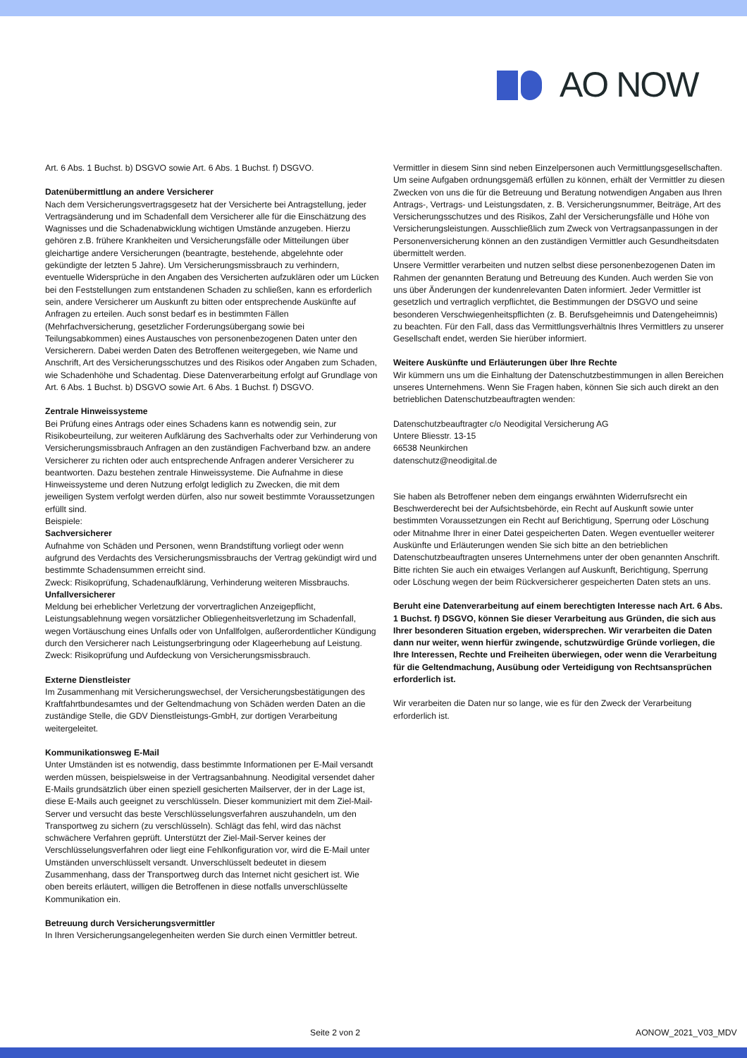AO NOW
Art. 6 Abs. 1 Buchst. b) DSGVO sowie Art. 6 Abs. 1 Buchst. f) DSGVO.
Datenübermittlung an andere Versicherer
Nach dem Versicherungsvertragsgesetz hat der Versicherte bei Antragstellung, jeder Vertragsänderung und im Schadenfall dem Versicherer alle für die Einschätzung des Wagnisses und die Schadenabwicklung wichtigen Umstände anzugeben. Hierzu gehören z.B. frühere Krankheiten und Versicherungsfälle oder Mitteilungen über gleichartige andere Versicherungen (beantragte, bestehende, abgelehnte oder gekündigte der letzten 5 Jahre). Um Versicherungsmissbrauch zu verhindern, eventuelle Widersprüche in den Angaben des Versicherten aufzuklären oder um Lücken bei den Feststellungen zum entstandenen Schaden zu schließen, kann es erforderlich sein, andere Versicherer um Auskunft zu bitten oder entsprechende Auskünfte auf Anfragen zu erteilen. Auch sonst bedarf es in bestimmten Fällen (Mehrfachversicherung, gesetzlicher Forderungsübergang sowie bei Teilungsabkommen) eines Austausches von personenbezogenen Daten unter den Versicherern. Dabei werden Daten des Betroffenen weitergegeben, wie Name und Anschrift, Art des Versicherungsschutzes und des Risikos oder Angaben zum Schaden, wie Schadenhöhe und Schadentag. Diese Datenverarbeitung erfolgt auf Grundlage von Art. 6 Abs. 1 Buchst. b) DSGVO sowie Art. 6 Abs. 1 Buchst. f) DSGVO.
Zentrale Hinweissysteme
Bei Prüfung eines Antrags oder eines Schadens kann es notwendig sein, zur Risikobeurteilung, zur weiteren Aufklärung des Sachverhalts oder zur Verhinderung von Versicherungsmissbrauch Anfragen an den zuständigen Fachverband bzw. an andere Versicherer zu richten oder auch entsprechende Anfragen anderer Versicherer zu beantworten. Dazu bestehen zentrale Hinweissysteme. Die Aufnahme in diese Hinweissysteme und deren Nutzung erfolgt lediglich zu Zwecken, die mit dem jeweiligen System verfolgt werden dürfen, also nur soweit bestimmte Voraussetzungen erfüllt sind.
Beispiele:
Sachversicherer
Aufnahme von Schäden und Personen, wenn Brandstiftung vorliegt oder wenn aufgrund des Verdachts des Versicherungsmissbrauchs der Vertrag gekündigt wird und bestimmte Schadensummen erreicht sind.
Zweck: Risikoprüfung, Schadenaufklärung, Verhinderung weiteren Missbrauchs.
Unfallversicherer
Meldung bei erheblicher Verletzung der vorvertraglichen Anzeigepflicht, Leistungsablehnung wegen vorsätzlicher Obliegenheitsverletzung im Schadenfall, wegen Vortäuschung eines Unfalls oder von Unfallfolgen, außerordentlicher Kündigung durch den Versicherer nach Leistungserbringung oder Klageerhebung auf Leistung.
Zweck: Risikoprüfung und Aufdeckung von Versicherungsmissbrauch.
Externe Dienstleister
Im Zusammenhang mit Versicherungswechsel, der Versicherungsbestätigungen des Kraftfahrtbundesamtes und der Geltendmachung von Schäden werden Daten an die zuständige Stelle, die GDV Dienstleistungs-GmbH, zur dortigen Verarbeitung weitergeleitet.
Kommunikationsweg E-Mail
Unter Umständen ist es notwendig, dass bestimmte Informationen per E-Mail versandt werden müssen, beispielsweise in der Vertragsanbahnung. Neodigital versendet daher E-Mails grundsätzlich über einen speziell gesicherten Mailserver, der in der Lage ist, diese E-Mails auch geeignet zu verschlüsseln. Dieser kommuniziert mit dem Ziel-Mail-Server und versucht das beste Verschlüsselungsverfahren auszuhandeln, um den Transportweg zu sichern (zu verschlüsseln). Schlägt das fehl, wird das nächst schwächere Verfahren geprüft. Unterstützt der Ziel-Mail-Server keines der Verschlüsselungsverfahren oder liegt eine Fehlkonfiguration vor, wird die E-Mail unter Umständen unverschlüsselt versandt. Unverschlüsselt bedeutet in diesem Zusammenhang, dass der Transportweg durch das Internet nicht gesichert ist. Wie oben bereits erläutert, willigen die Betroffenen in diese notfalls unverschlüsselte Kommunikation ein.
Betreuung durch Versicherungsvermittler
In Ihren Versicherungsangelegenheiten werden Sie durch einen Vermittler betreut.
Vermittler in diesem Sinn sind neben Einzelpersonen auch Vermittlungsgesellschaften. Um seine Aufgaben ordnungsgemäß erfüllen zu können, erhält der Vermittler zu diesen Zwecken von uns die für die Betreuung und Beratung notwendigen Angaben aus Ihren Antrags-, Vertrags- und Leistungsdaten, z. B. Versicherungsnummer, Beiträge, Art des Versicherungsschutzes und des Risikos, Zahl der Versicherungsfälle und Höhe von Versicherungsleistungen. Ausschließlich zum Zweck von Vertragsanpassungen in der Personenversicherung können an den zuständigen Vermittler auch Gesundheitsdaten übermittelt werden.
Unsere Vermittler verarbeiten und nutzen selbst diese personenbezogenen Daten im Rahmen der genannten Beratung und Betreuung des Kunden. Auch werden Sie von uns über Änderungen der kundenrelevanten Daten informiert. Jeder Vermittler ist gesetzlich und vertraglich verpflichtet, die Bestimmungen der DSGVO und seine besonderen Verschwiegenheitspflichten (z. B. Berufsgeheimnis und Datengeheimnis) zu beachten. Für den Fall, dass das Vermittlungsverhältnis Ihres Vermittlers zu unserer Gesellschaft endet, werden Sie hierüber informiert.
Weitere Auskünfte und Erläuterungen über Ihre Rechte
Wir kümmern uns um die Einhaltung der Datenschutzbestimmungen in allen Bereichen unseres Unternehmens. Wenn Sie Fragen haben, können Sie sich auch direkt an den betrieblichen Datenschutzbeauftragten wenden:
Datenschutzbeauftragter c/o Neodigital Versicherung AG
Untere Bliesstr. 13-15
66538 Neunkirchen
datenschutz@neodigital.de
Sie haben als Betroffener neben dem eingangs erwähnten Widerrufsrecht ein Beschwerderecht bei der Aufsichtsbehörde, ein Recht auf Auskunft sowie unter bestimmten Voraussetzungen ein Recht auf Berichtigung, Sperrung oder Löschung oder Mitnahme Ihrer in einer Datei gespeicherten Daten. Wegen eventueller weiterer Auskünfte und Erläuterungen wenden Sie sich bitte an den betrieblichen Datenschutzbeauftragten unseres Unternehmens unter der oben genannten Anschrift. Bitte richten Sie auch ein etwaiges Verlangen auf Auskunft, Berichtigung, Sperrung oder Löschung wegen der beim Rückversicherer gespeicherten Daten stets an uns.
Beruht eine Datenverarbeitung auf einem berechtigten Interesse nach Art. 6 Abs. 1 Buchst. f) DSGVO, können Sie dieser Verarbeitung aus Gründen, die sich aus Ihrer besonderen Situation ergeben, widersprechen. Wir verarbeiten die Daten dann nur weiter, wenn hierfür zwingende, schutzwürdige Gründe vorliegen, die Ihre Interessen, Rechte und Freiheiten überwiegen, oder wenn die Verarbeitung für die Geltendmachung, Ausübung oder Verteidigung von Rechtsansprüchen erforderlich ist.
Wir verarbeiten die Daten nur so lange, wie es für den Zweck der Verarbeitung erforderlich ist.
Seite 2 von 2 AONOW_2021_V03_MDV